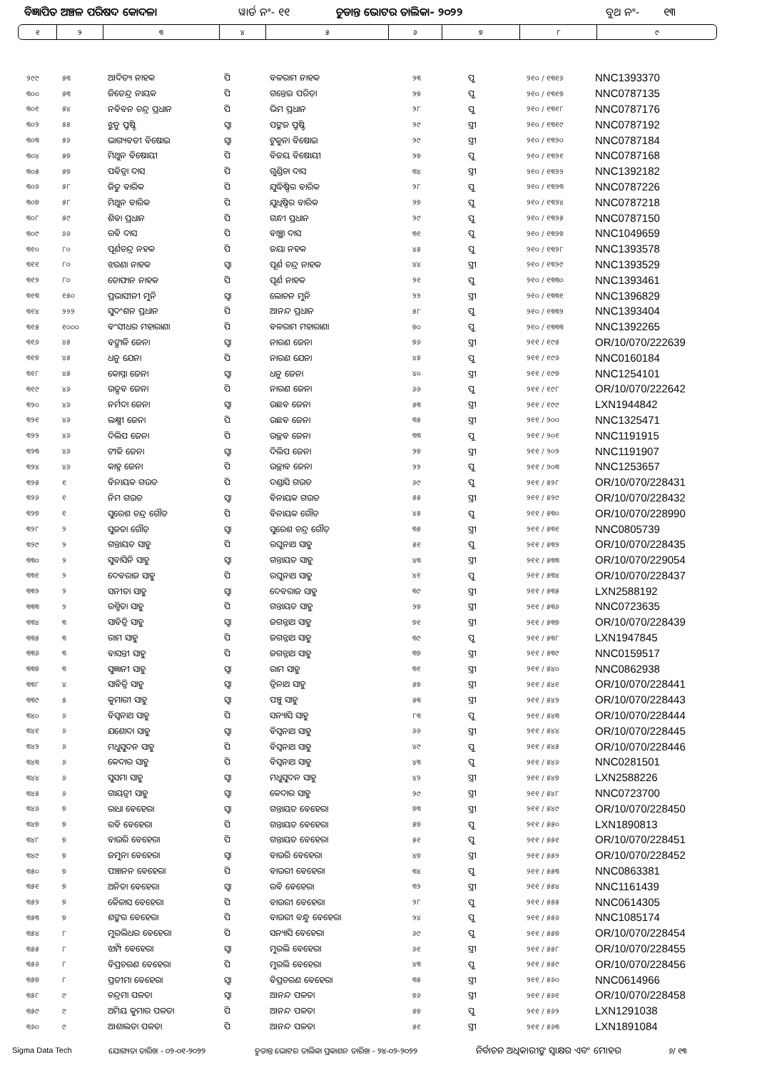ବିଜ୍ଞାପିତ ଅଞ୍ଚଳ ପରିଷଦ କୋଦଳା ୱାର୍ଡ ନଂ- ୧୧ ଚୁଡାନ୍ତ ଭୋଟର ତାଲିକା- ୨୦୨୨ ବୁଥ ନଂ- ୧୩
| ୧ | ୨ | ୩ | ୪ | ୫ | ୬ | ୭ | ୮ | ୯ |
| ୨୯୯ | ୫୩ | ଆଦିତ୍ୟ ନାହକ | ପି | ବଳରାମ ନାହକ | ୨୩ | ପୁ | ୨୧୦ / ୧୩୧୬ | NNC1393370 |
| ୩୦୦ | ୫୩ | ଜିତେନ୍ଦ୍ର ନାୟକ | ପି | ଗନ୍ତେଇ ପରିଡ଼ା | ୨୭ | ପୁ | ୨୧୦ / ୧୩୧୭ | NNC0787135 |
| ୩୦୧ | ୫୪ | ନବିବନ ଚନ୍ଦ୍ର ପ୍ରଧାନ | ପି | ଭିମ ପ୍ରଧାନ | ୨୮ | ପୁ | ୨୧୦ / ୧୩୧୮ | NNC0787176 |
| ୩୦୨ | ୫୫ | ଝୁନୁ ପ୍ରୁଷ୍ଟି | ସ୍ଵା | ପଙ୍କଜ ପ୍ରୁଷ୍ଟି | ୨୯ | ସ୍ତ୍ରୀ | ୨୧୦ / ୧୩୧୯ | NNC0787192 |
| ୩୦୩ | ୫୬ | ଭାଗ୍ୟବତୀ ବିଷୋଇ | ସ୍ଵା | ଟୁକୁନା ବିଷୋଇ | ୨୯ | ସ୍ତ୍ରୀ | ୨୧୦ / ୧୩୨୦ | NNC0787184 |
| ୩୦୪ | ୫୭ | ମିଥୁନ ବିଷୋୟୀ | ପି | ବିଜୟ ବିଷୋୟୀ | ୨୭ | ପୁ | ୨୧୦ / ୧୩୨୧ | NNC0787168 |
| ୩୦୫ | ୫୭ | ପବିତ୍ରା ଦାସ | ପି | ଗୁଣ୍ଡିଚା ଦାସ | ୩୪ | ସ୍ତ୍ରୀ | ୨୧୦ / ୧୩୨୨ | NNC1392182 |
| ୩୦୬ | ୫୮ | ଜିତୁ ବାରିକ | ପି | ଯୁଦ୍ଧିଷ୍ଠିର ବାରିକ | ୨୮ | ପୁ | ୨୧୦ / ୧୩୨୩ | NNC0787226 |
| ୩୦୭ | ୫୮ | ମିଥୁନ ବାରିକ | ପି | ଯୁଧିଷ୍ଠିର ବାରିକ | ୨୭ | ପୁ | ୨୧୦ / ୧୩୨୪ | NNC0787218 |
| ୩୦୮ | ୫୯ | ଶିବା ପ୍ରଧାନ | ପି | ଗନ୍ଧୀ ପ୍ରଧାନ | ୨୯ | ପୁ | ୨୧୦ / ୧୩୨୫ | NNC0787150 |
| ୩୦୯ | ୬୬ | ରବି ଦାସ | ପି | ବାଞ୍ଛା ଦାସ | ୩୧ | ପୁ | ୨୧୦ / ୧୩୨୭ | NNC1049659 |
| ୩୧୦ | ୮୦ | ପୂର୍ଣଚନ୍ଦ୍ର ନହକ | ପି | ଜୟା ନହକ | ୪୫ | ପୁ | ୨୧୦ / ୧୩୨୮ | NNC1393578 |
| ୩୧୧ | ୮୦ | ଝରଣା ନାହକ | ସ୍ଵା | ପୂର୍ଣ ଚନ୍ଦ୍ର ନାହକ | ୪୪ | ସ୍ତ୍ରୀ | ୨୧୦ / ୧୩୨୯ | NNC1393529 |
| ୩୧୨ | ୮୦ | ତୋଫାନ ନାହକ | ପି | ପୂର୍ଣ ନାହକ | ୨୧ | ପୁ | ୨୧୦ / ୧୩୩୦ | NNC1393461 |
| ୩୧୩ | ୧୫୦ | ପ୍ରଭାସୀନୀ ମୁନି | ସ୍ଵା | ଲୋଚନ ମୁନି | ୨୨ | ସ୍ତ୍ରୀ | ୨୧୦ / ୧୩୩୧ | NNC1396829 |
| ୩୧୪ | ୨୨୨ | ସୁଦଂଶନ ପ୍ରଧାନ | ପି | ଆନନ୍ଦ ପ୍ରଧାନ | ୫୮ | ପୁ | ୨୧୦ / ୧୩୩୨ | NNC1393404 |
| ୩୧୫ | ୧୦୦୦ | ବଂସୀଧର ମହାରାଣା | ପି | ବଳରାମ ମହାରାଣା | ୭୦ | ପୁ | ୨୧୦ / ୧୩୩୩ | NNC1392265 |
| ୩୧୬ | ୪୫ | ବଙ୍ଗାଳି ଜେନା | ସ୍ଵା | ନାରଣ ଜେନା | ୭୬ | ସ୍ତ୍ରୀ | ୨୧୧ / ୧୯୫ | OR/10/070/222639 |
| ୩୧୭ | ୪୫ | ଧନୁ ଯେନା | ପି | ନାରଣ ଯେନା | ୪୫ | ପୁ | ୨୧୧ / ୧୯୬ | NNC0160184 |
| ୩୧୮ | ୪୫ | କୋସ୍ନା ଜେନା | ସ୍ଵା | ଧନୁ ଜେନା | ୪୦ | ସ୍ତ୍ରୀ | ୨୧୧ / ୧୯୭ | NNC1254101 |
| ୩୧୯ | ୪୬ | ଉତ୍ସବ ଜେନା | ପି | ନାରଣ ଜେନା | ୬୬ | ପୁ | ୨୧୧ / ୧୯୮ | OR/10/070/222642 |
| ୩୨୦ | ୪୬ | ନର୍ମଦା ଜେନା | ସ୍ଵା | ଉଛବ ଜେନା | ୫୩ | ସ୍ତ୍ରୀ | ୨୧୧ / ୧୯୯ | LXN1944842 |
| ୩୨୧ | ୪୬ | ଲକ୍ଷ୍ମୀ ଜେନା | ପି | ଉଛବ ଜେନା | ୩୫ | ସ୍ତ୍ରୀ | ୨୧୧ / ୨୦୦ | NNC1325471 |
| ୩୨୨ | ୪୬ | ଦିଲିପ ଜେନା | ପି | ଉଚ୍ଛବ ଜେନା | ୩୩ | ପୁ | ୨୧୧ / ୨୦୧ | NNC1191915 |
| ୩୨୩ | ୪୬ | ଟୀକି ଜେନା | ସ୍ଵା | ଦିଲିପ ଜେନା | ୨୭ | ସ୍ତ୍ରୀ | ୨୧୧ / ୨୦୨ | NNC1191907 |
| ୩୨୪ | ୪୬ | କାହ୍ନ ଜେନା | ପି | ଉଚ୍ଛାବ ଜେନା | ୨୨ | ପୁ | ୨୧୧ / ୨୦୩ | NNC1253657 |
| ୩୨୫ | ୧ | ବିନାୟକ ଗଉଡ | ପି | ଦଣ୍ଡାସି ଗଉଡ | ୬୯ | ପୁ | ୨୧୧ / ୫୨୮ | OR/10/070/228431 |
| ୩୨୬ | ୧ | ନିମ ଗଉଡ | ସ୍ଵା | ବିନାୟକ ଗଉଡ | ୫୫ | ସ୍ତ୍ରୀ | ୨୧୧ / ୫୨୯ | OR/10/070/228432 |
| ୩୨୭ | ୧ | ସୁରେଶ ଚନ୍ଦ୍ର ଗୌଡ | ପି | ବିନାୟକ ଗୌଡ | ୪୫ | ପୁ | ୨୧୧ / ୫୩୦ | OR/10/070/228990 |
| ୩୨୮ | ୨ | ସୁଜତା ଗୌଡ଼ | ସ୍ଵା | ସୁରେଶ ଚନ୍ଦ୍ର ଗୌଡ଼ | ୩୫ | ସ୍ତ୍ରୀ | ୨୧୧ / ୫୩୧ | NNC0805739 |
| ୩୨୯ | ୨ | ଗନ୍ତାୟତ ସାହୁ | ପି | ରଘୁନାଥ ସାହୁ | ୫୧ | ପୁ | ୨୧୧ / ୫୩୨ | OR/10/070/228435 |
| ୩୩୦ | ୨ | ସୁବାସିନି ସାହୁ | ସ୍ଵା | ଗନ୍ତାୟତ ସାହୁ | ୪୩ | ସ୍ତ୍ରୀ | ୨୧୧ / ୫୩୩ | OR/10/070/229054 |
| ୩୩୧ | ୨ | ଦେବରାଜ ସାହୁ | ପି | ରଘୁନାଥ ସାହୁ | ୪୧ | ପୁ | ୨୧୧ / ୫୩୪ | OR/10/070/228437 |
| ୩୩୨ | ୨ | ସନୀତା ସାହୁ | ସ୍ଵା | ଦେବରାଜ ସାହୁ | ୩୯ | ସ୍ତ୍ରୀ | ୨୧୧ / ୫୩୫ | LXN2588192 |
| ୩୩୩ | ୨ | ରଶ୍ମିତା ସାହୁ | ପି | ଗନ୍ତାୟତ ସାହୁ | ୨୭ | ସ୍ତ୍ରୀ | ୨୧୧ / ୫୩୬ | NNC0723635 |
| ୩୩୪ | ୩ | ସାବିତ୍ରି ସାହୁ | ସ୍ଵା | ଜଗନ୍ନାଥ ସାହୁ | ୭୧ | ସ୍ତ୍ରୀ | ୨୧୧ / ୫୩୭ | OR/10/070/228439 |
| ୩୩୫ | ୩ | ରାମ ସାହୁ | ପି | ଜଗନ୍ନାଥ ସାହୁ | ୩୯ | ପୁ | ୨୧୧ / ୫୩୮ | LXN1947845 |
| ୩୩୬ | ୩ | ବାସନ୍ତୀ ସାହୁ | ପି | ଜଗନ୍ନାଥ ସାହୁ | ୩୭ | ସ୍ତ୍ରୀ | ୨୧୧ / ୫୩୯ | NNC0159517 |
| ୩୩୭ | ୩ | ସୁଜ୍ଞାନୀ ସାହୁ | ସ୍ଵା | ରାମ ସାହୁ | ୩୧ | ସ୍ତ୍ରୀ | ୨୧୧ / ୫୪୦ | NNC0862938 |
| ୩୩୮ | ୪ | ସାବିତ୍ରି ସାହୁ | ସ୍ଵା | ତ୍ରିନାଥ ସାହୁ | ୫୭ | ସ୍ତ୍ରୀ | ୨୧୧ / ୫୪୧ | OR/10/070/228441 |
| ୩୩୯ | ୫ | କୁମାରୀ ସାହୁ | ସ୍ଵା | ପଞ୍ଚୁ ସାହୁ | ୫୩ | ସ୍ତ୍ରୀ | ୨୧୧ / ୫୪୨ | OR/10/070/228443 |
| ୩୪୦ | ୬ | ବିସ୍ଵନାଥ ସାହୁ | ପି | ସନ୍ୟାସି ସାହୁ | ୮୩ | ପୁ | ୨୧୧ / ୫୪୩ | OR/10/070/228444 |
| ୩୪୧ | ୬ | ଯଶୋଦା ସାହୁ | ସ୍ଵା | ବିସ୍ଵନାଥ ସାହୁ | ୬୬ | ସ୍ତ୍ରୀ | ୨୧୧ / ୫୪୪ | OR/10/070/228445 |
| ୩୪୨ | ୬ | ମଧୁସୁଦନ ସାହୁ | ପି | ବିସ୍ଵନାଥ ସାହୁ | ୪୯ | ପୁ | ୨୧୧ / ୫୪୫ | OR/10/070/228446 |
| ୩୪୩ | ୬ | କେଦାର ସାହୁ | ପି | ବିସ୍ଵନାଥ ସାହୁ | ୪୩ | ପୁ | ୨୧୧ / ୫୪୬ | NNC0281501 |
| ୩୪୪ | ୬ | ସୁସମା ସାହୁ | ସ୍ଵା | ମଧୁସୁଦନ ସାହୁ | ୪୨ | ସ୍ତ୍ରୀ | ୨୧୧ / ୫୪୭ | LXN2588226 |
| ୩୪୫ | ୬ | ଗାୟତ୍ରୀ ସାହୁ | ସ୍ଵା | କେଦାର ସାହୁ | ୨୯ | ସ୍ତ୍ରୀ | ୨୧୧ / ୫୪୮ | NNC0723700 |
| ୩୪୬ | ୭ | ରାଧା ବେହେରା | ସ୍ଵା | ଗନ୍ତାୟତ ବେହେରା | ୭୩ | ସ୍ତ୍ରୀ | ୨୧୧ / ୫୪୯ | OR/10/070/228450 |
| ୩୪୭ | ୭ | ରବି ବେହେରା | ପି | ଗନ୍ତାୟତ ବେହେରା | ୫୭ | ପୁ | ୨୧୧ / ୫୫୦ | LXN1890813 |
| ୩୪୮ | ୭ | ବାଉରି ବେହେରା | ପି | ଗନ୍ତାୟତ ବେହେରା | ୫୧ | ପୁ | ୨୧୧ / ୫୫୧ | OR/10/070/228451 |
| ୩୪୯ | ୭ | ଜମୁନା ବେହେରା | ସ୍ଵା | ବାଉରି ବେହେରା | ୪୭ | ସ୍ତ୍ରୀ | ୨୧୧ / ୫୫୨ | OR/10/070/228452 |
| ୩୫୦ | ୭ | ପଞ୍ଚାନନ ବେହେରା | ପି | ବାଉରୀ ବେହେରା | ୩୪ | ପୁ | ୨୧୧ / ୫୫୩ | NNC0863381 |
| ୩୫୧ | ୭ | ଅନିତା ବେହେରା | ସ୍ଵା | ରବି ବେହେରା | ୩୨ | ସ୍ତ୍ରୀ | ୨୧୧ / ୫୫୪ | NNC1161439 |
| ୩୫୨ | ୭ | କୈଳାସ ବେହେରା | ପି | ବାଉରୀ ବେହେରା | ୨୮ | ପୁ | ୨୧୧ / ୫୫୫ | NNC0614305 |
| ୩୫୩ | ୭ | ଶଙ୍କର ବେହେରା | ପି | ବାଉରୀ ବନ୍ଧୁ ବେହେରା | ୨୪ | ପୁ | ୨୧୧ / ୫୫୬ | NNC1085174 |
| ୩୫୪ | ୮ | ମୁରଲିଧର ବେହେରା | ପି | ସନ୍ୟାସି ବେହେରା | ୬୯ | ପୁ | ୨୧୧ / ୫୫୭ | OR/10/070/228454 |
| ୩୫୫ | ୮ | ଝାମ୍ପି ବେହେରା | ସ୍ଵା | ମୁରଲି ବେହେରା | ୬୧ | ସ୍ତ୍ରୀ | ୨୧୧ / ୫୫୮ | OR/10/070/228455 |
| ୩୫୬ | ୮ | ବିପ୍ରଚରଣ ବେହେରା | ପି | ମୁରଲି ବେହେରା | ୪୩ | ପୁ | ୨୧୧ / ୫୫୯ | OR/10/070/228456 |
| ୩୫୭ | ୮ | ପ୍ରତୀମା ବେହେରା | ସ୍ଵା | ବିପ୍ରଚରଣ ବେହେରା | ୩୫ | ସ୍ତ୍ରୀ | ୨୧୧ / ୫୬୦ | NNC0614966 |
| ୩୫୮ | ୯ | ଚନ୍ଦ୍ରମା ପଳତା | ସ୍ଵା | ଆନନ୍ଦ ପଳତା | ୭୬ | ସ୍ତ୍ରୀ | ୨୧୧ / ୫୬୧ | OR/10/070/228458 |
| ୩୫୯ | ୯ | ଅମିୟ କୁମାର ପଳତା | ପି | ଆନନ୍ଦ ପଳତା | ୫୭ | ପୁ | ୨୧୧ / ୫୬୨ | LXN1291038 |
| ୩୬୦ | ୯ | ଆଶାଲତା ପଳତା | ପି | ଆନନ୍ଦ ପଳତା | ୫୧ | ସ୍ତ୍ରୀ | ୨୧୧ / ୫୬୩ | LXN1891084 |
Sigma Data Tech ଯୋଗ୍ୟତା ତାରିଖ - ୦୨-୦୧-୨୦୨୨ ଚୁଡାନ୍ତ ଭୋଟର ତାଲିକା ପ୍ରକାଶନ ତାରିଖ - ୨୪-୦୨-୨୦୨୨ ନିର୍ବାଚନ ଅଧିକାରୀଙ୍କ ସ୍ଵାକ୍ଷର ଏବଂ ମୋହର ୬/ ୧୩